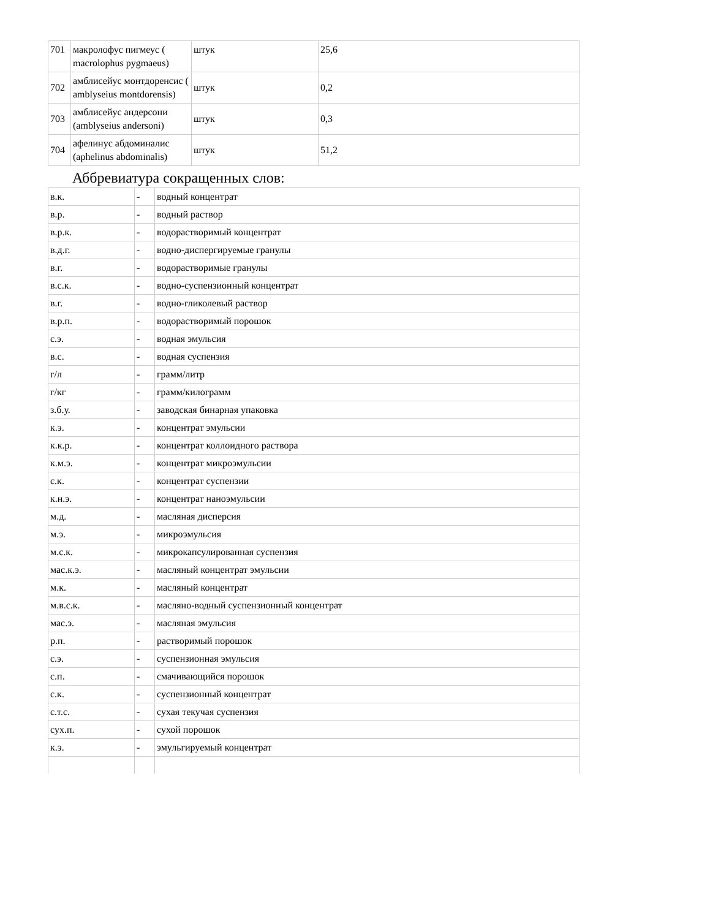| 701 | макролофус пигмеус ( macrolophus pygmaeus) | штук | 25,6 |
| 702 | амблисейус монтдоренсис ( amblyseius montdorensis) | штук | 0,2 |
| 703 | амблисейус андерсони (amblyseius andersoni) | штук | 0,3 |
| 704 | афелинус абдоминалис (aphelinus abdominalis) | штук | 51,2 |
Аббревиатура сокращенных слов:
| в.к. | - | водный концентрат |
| в.р. | - | водный раствор |
| в.р.к. | - | водорастворимый концентрат |
| в.д.г. | - | водно-диспергируемые гранулы |
| в.г. | - | водорастворимые гранулы |
| в.с.к. | - | водно-суспензионный концентрат |
| в.г. | - | водно-гликолевый раствор |
| в.р.п. | - | водорастворимый порошок |
| с.э. | - | водная эмульсия |
| в.с. | - | водная суспензия |
| г/л | - | грамм/литр |
| г/кг | - | грамм/килограмм |
| з.б.у. | - | заводская бинарная упаковка |
| к.э. | - | концентрат эмульсии |
| к.к.р. | - | концентрат коллоидного раствора |
| к.м.э. | - | концентрат микроэмульсии |
| с.к. | - | концентрат суспензии |
| к.н.э. | - | концентрат наноэмульсии |
| м.д. | - | масляная дисперсия |
| м.э. | - | микроэмульсия |
| м.с.к. | - | микрокапсулированная суспензия |
| мас.к.э. | - | масляный концентрат эмульсии |
| м.к. | - | масляный концентрат |
| м.в.с.к. | - | масляно-водный суспензионный концентрат |
| мас.э. | - | масляная эмульсия |
| р.п. | - | растворимый порошок |
| с.э. | - | суспензионная эмульсия |
| с.п. | - | смачивающийся порошок |
| с.к. | - | суспензионный концентрат |
| с.т.с. | - | сухая текучая суспензия |
| сух.п. | - | сухой порошок |
| к.э. | - | эмульгируемый концентрат |